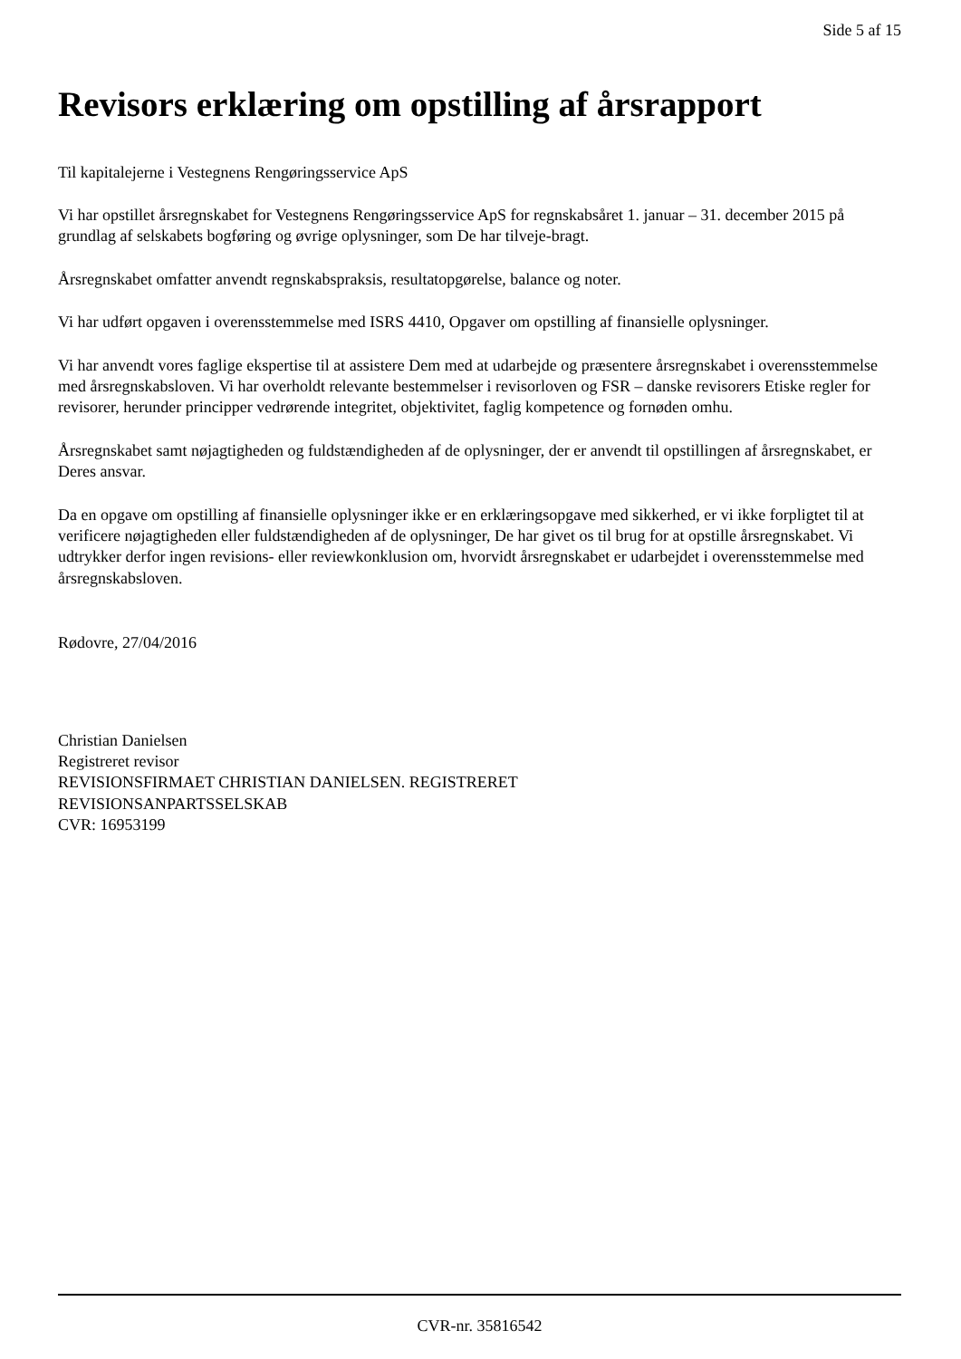Side 5 af 15
Revisors erklæring om opstilling af årsrapport
Til kapitalejerne i Vestegnens Rengøringsservice ApS
Vi har opstillet årsregnskabet for Vestegnens Rengøringsservice ApS for regnskabsåret 1. januar – 31. december 2015 på grundlag af selskabets bogføring og øvrige oplysninger, som De har tilveje-bragt.
Årsregnskabet omfatter anvendt regnskabspraksis, resultatopgørelse, balance og noter.
Vi har udført opgaven i overensstemmelse med ISRS 4410, Opgaver om opstilling af finansielle oplysninger.
Vi har anvendt vores faglige ekspertise til at assistere Dem med at udarbejde og præsentere årsregnskabet i overensstemmelse med årsregnskabsloven. Vi har overholdt relevante bestemmelser i revisorloven og FSR – danske revisorers Etiske regler for revisorer, herunder principper vedrørende integritet, objektivitet, faglig kompetence og fornøden omhu.
Årsregnskabet samt nøjagtigheden og fuldstændigheden af de oplysninger, der er anvendt til opstillingen af årsregnskabet, er Deres ansvar.
Da en opgave om opstilling af finansielle oplysninger ikke er en erklæringsopgave med sikkerhed, er vi ikke forpligtet til at verificere nøjagtigheden eller fuldstændigheden af de oplysninger, De har givet os til brug for at opstille årsregnskabet. Vi udtrykker derfor ingen revisions- eller reviewkonklusion om, hvorvidt årsregnskabet er udarbejdet i overensstemmelse med årsregnskabsloven.
Rødovre, 27/04/2016
Christian Danielsen
Registreret revisor
REVISIONSFIRMAET CHRISTIAN DANIELSEN. REGISTRERET
REVISIONSANPARTSSELSKAB
CVR: 16953199
CVR-nr. 35816542